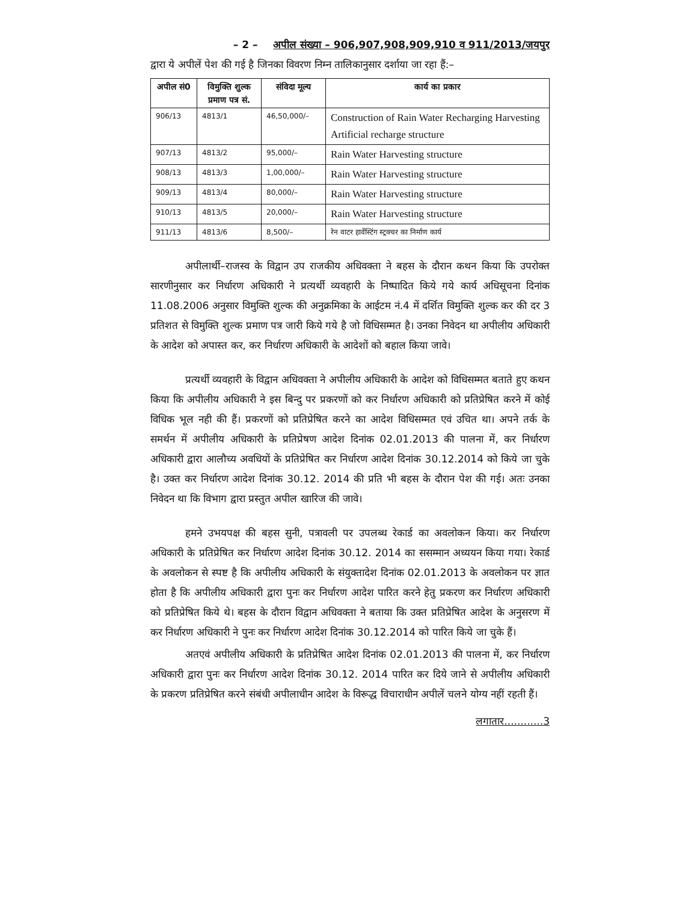– 2 – अपील संख्या – 906,907,908,909,910 व 911/2013/जयपुर
द्वारा ये अपीलें पेश की गई है जिनका विवरण निम्न तालिकानुसार दर्शाया जा रहा हैं:–
| अपील सं0 | विमुक्ति शुल्क प्रमाण पत्र सं. | संविदा मूल्य | कार्य का प्रकार |
| --- | --- | --- | --- |
| 906/13 | 4813/1 | 46,50,000/– | Construction of Rain Water Recharging Harvesting Artificial recharge structure |
| 907/13 | 4813/2 | 95,000/– | Rain Water Harvesting structure |
| 908/13 | 4813/3 | 1,00,000/– | Rain Water Harvesting structure |
| 909/13 | 4813/4 | 80,000/– | Rain Water Harvesting structure |
| 910/13 | 4813/5 | 20,000/– | Rain Water Harvesting structure |
| 911/13 | 4813/6 | 8,500/– | रेन वाटर हार्वेस्टिंग स्ट्रक्चर का निर्माण कार्य |
अपीलार्थी–राजस्व के विद्वान उप राजकीय अधिवक्ता ने बहस के दौरान कथन किया कि उपरोक्त सारणीनुसार कर निर्धारण अधिकारी ने प्रत्यर्थी व्यवहारी के निष्पादित किये गये कार्य अधिसूचना दिनांक 11.08.2006 अनुसार विमुक्ति शुल्क की अनुक्रमिका के आईटम नं.4 में दर्शित विमुक्ति शुल्क कर की दर 3 प्रतिशत से विमुक्ति शुल्क प्रमाण पत्र जारी किये गये है जो विधिसम्मत है। उनका निवेदन था अपीलीय अधिकारी के आदेश को अपास्त कर, कर निर्धारण अधिकारी के आदेशों को बहाल किया जावे।
प्रत्यर्थी व्यवहारी के विद्वान अधिवक्ता ने अपीलीय अधिकारी के आदेश को विधिसम्मत बताते हुए कथन किया कि अपीलीय अधिकारी ने इस बिन्दु पर प्रकरणों को कर निर्धारण अधिकारी को प्रतिप्रेषित करने में कोई विधिक भूल नही की हैं। प्रकरणों को प्रतिप्रेषित करने का आदेश विधिसम्मत एवं उचित था। अपने तर्क के समर्थन में अपीलीय अधिकारी के प्रतिप्रेषण आदेश दिनांक 02.01.2013 की पालना में, कर निर्धारण अधिकारी द्वारा आलौच्य अवधियों के प्रतिप्रेषित कर निर्धारण आदेश दिनांक 30.12.2014 को किये जा चुके है। उक्त कर निर्धारण आदेश दिनांक 30.12. 2014 की प्रति भी बहस के दौरान पेश की गई। अतः उनका निवेदन था कि विभाग द्वारा प्रस्तुत अपील खारिज की जावे।
हमने उभयपक्ष की बहस सुनी, पत्रावली पर उपलब्ध रेकार्ड का अवलोकन किया। कर निर्धारण अधिकारी के प्रतिप्रेषित कर निर्धारण आदेश दिनांक 30.12. 2014 का ससम्मान अध्ययन किया गया। रेकार्ड के अवलोकन से स्पष्ट है कि अपीलीय अधिकारी के संयुक्तादेश दिनांक 02.01.2013 के अवलोकन पर ज्ञात होता है कि अपीलीय अधिकारी द्वारा पुनः कर निर्धारण आदेश पारित करने हेतु प्रकरण कर निर्धारण अधिकारी को प्रतिप्रेषित किये थे। बहस के दौरान विद्वान अधिवक्ता ने बताया कि उक्त प्रतिप्रेषित आदेश के अनुसरण में कर निर्धारण अधिकारी ने पुनः कर निर्धारण आदेश दिनांक 30.12.2014 को पारित किये जा चुके हैं।
अतएवं अपीलीय अधिकारी के प्रतिप्रेषित आदेश दिनांक 02.01.2013 की पालना में, कर निर्धारण अधिकारी द्वारा पुनः कर निर्धारण आदेश दिनांक 30.12. 2014 पारित कर दिये जाने से अपीलीय अधिकारी के प्रकरण प्रतिप्रेषित करने संबंधी अपीलाधीन आदेश के विरूद्ध विचाराधीन अपीलें चलने योग्य नहीं रहती हैं।
लगातार............3